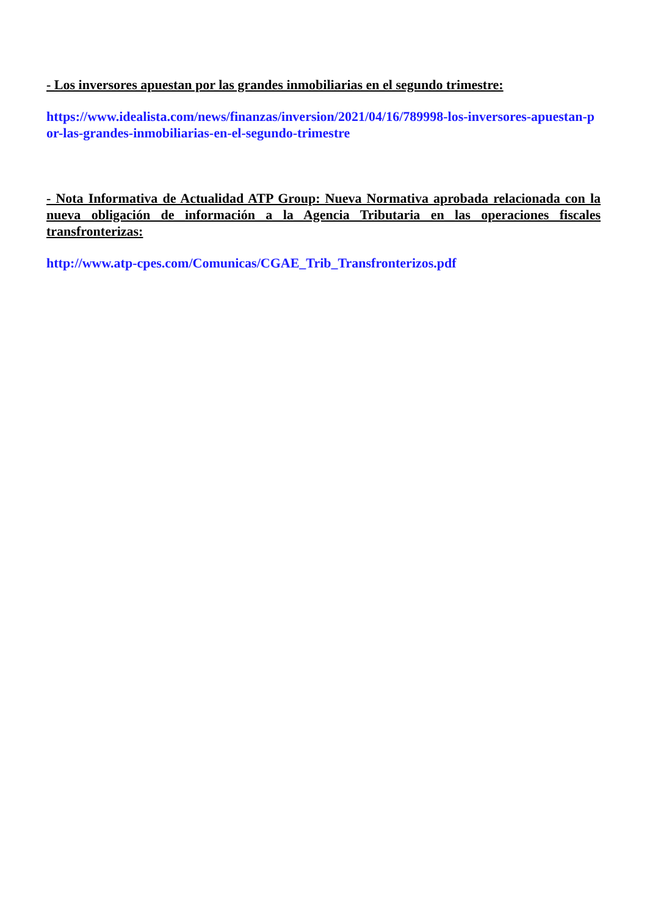- Los inversores apuestan por las grandes inmobiliarias en el segundo trimestre:
https://www.idealista.com/news/finanzas/inversion/2021/04/16/789998-los-inversores-apuestan-por-las-grandes-inmobiliarias-en-el-segundo-trimestre
- Nota Informativa de Actualidad ATP Group: Nueva Normativa aprobada relacionada con la nueva obligación de información a la Agencia Tributaria en las operaciones fiscales transfronterizas:
http://www.atp-cpes.com/Comunicas/CGAE_Trib_Transfronterizos.pdf